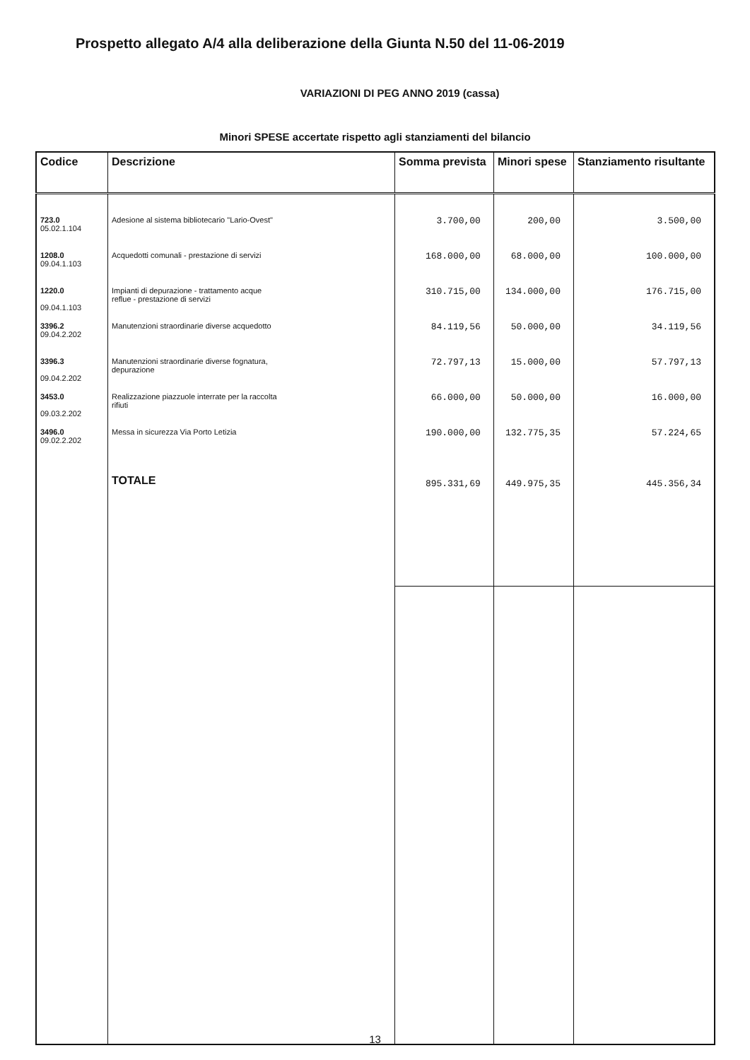Prospetto allegato A/4 alla deliberazione della Giunta N.50 del 11-06-2019
VARIAZIONI DI PEG ANNO 2019 (cassa)
Minori SPESE accertate rispetto agli stanziamenti del bilancio
| Codice | Descrizione | Somma prevista | Minori spese | Stanziamento risultante |
| --- | --- | --- | --- | --- |
| 723.0 05.02.1.104 | Adesione al sistema bibliotecario "Lario-Ovest" | 3.700,00 | 200,00 | 3.500,00 |
| 1208.0 09.04.1.103 | Acquedotti comunali - prestazione di servizi | 168.000,00 | 68.000,00 | 100.000,00 |
| 1220.0 09.04.1.103 | Impianti di depurazione - trattamento acque reflue - prestazione di servizi | 310.715,00 | 134.000,00 | 176.715,00 |
| 3396.2 09.04.2.202 | Manutenzioni straordinarie diverse acquedotto | 84.119,56 | 50.000,00 | 34.119,56 |
| 3396.3 09.04.2.202 | Manutenzioni straordinarie diverse fognatura, depurazione | 72.797,13 | 15.000,00 | 57.797,13 |
| 3453.0 09.03.2.202 | Realizzazione piazzuole interrate per la raccolta rifiuti | 66.000,00 | 50.000,00 | 16.000,00 |
| 3496.0 09.02.2.202 | Messa in sicurezza Via Porto Letizia | 190.000,00 | 132.775,35 | 57.224,65 |
| | TOTALE | 895.331,69 | 449.975,35 | 445.356,34 |
13